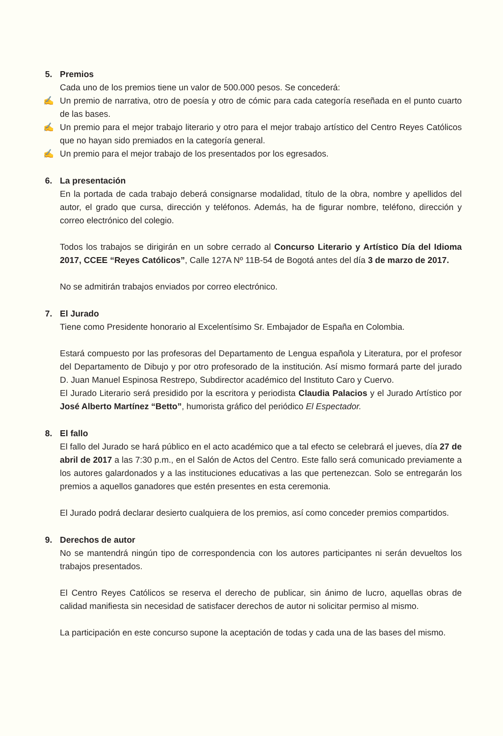5. Premios
Cada uno de los premios tiene un valor de 500.000 pesos. Se concederá:
✍ Un premio de narrativa, otro de poesía y otro de cómic para cada categoría reseñada en el punto cuarto de las bases.
✍ Un premio para el mejor trabajo literario y otro para el mejor trabajo artístico del Centro Reyes Católicos que no hayan sido premiados en la categoría general.
✍ Un premio para el mejor trabajo de los presentados por los egresados.
6. La presentación
En la portada de cada trabajo deberá consignarse modalidad, título de la obra, nombre y apellidos del autor, el grado que cursa, dirección y teléfonos. Además, ha de figurar nombre, teléfono, dirección y correo electrónico del colegio.
Todos los trabajos se dirigirán en un sobre cerrado al Concurso Literario y Artístico Día del Idioma 2017, CCEE “Reyes Católicos”, Calle 127A Nº 11B-54 de Bogotá antes del día 3 de marzo de 2017.
No se admitirán trabajos enviados por correo electrónico.
7. El Jurado
Tiene como Presidente honorario al Excelentísimo Sr. Embajador de España en Colombia.
Estará compuesto por las profesoras del Departamento de Lengua española y Literatura, por el profesor del Departamento de Dibujo y por otro profesorado de la institución. Así mismo formará parte del jurado D. Juan Manuel Espinosa Restrepo, Subdirector académico del Instituto Caro y Cuervo.
El Jurado Literario será presidido por la escritora y periodista Claudia Palacios y el Jurado Artístico por José Alberto Martínez “Betto”, humorista gráfico del periódico El Espectador.
8. El fallo
El fallo del Jurado se hará público en el acto académico que a tal efecto se celebrará el jueves, día 27 de abril de 2017 a las 7:30 p.m., en el Salón de Actos del Centro. Este fallo será comunicado previamente a los autores galardonados y a las instituciones educativas a las que pertenezcan. Solo se entregarán los premios a aquellos ganadores que estén presentes en esta ceremonia.
El Jurado podrá declarar desierto cualquiera de los premios, así como conceder premios compartidos.
9. Derechos de autor
No se mantendrá ningún tipo de correspondencia con los autores participantes ni serán devueltos los trabajos presentados.
El Centro Reyes Católicos se reserva el derecho de publicar, sin ánimo de lucro, aquellas obras de calidad manifiesta sin necesidad de satisfacer derechos de autor ni solicitar permiso al mismo.
La participación en este concurso supone la aceptación de todas y cada una de las bases del mismo.